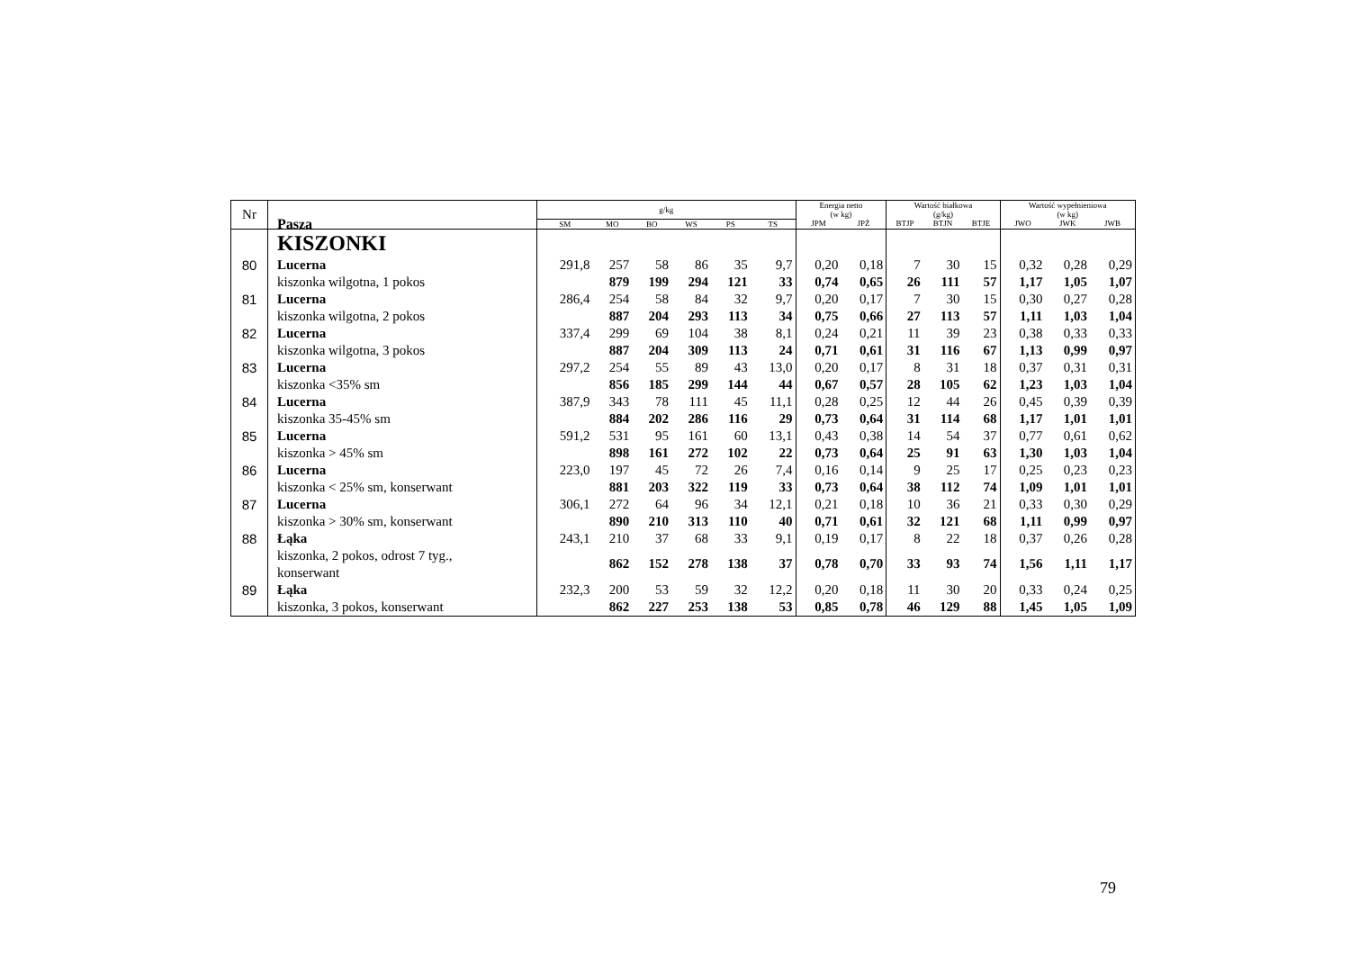| Nr | Pasza | g/kg | | | | | | Energia netto (w kg) | | Wartość białkowa (g/kg) | | | Wartość wypełnieniowa (w kg) | | |
| --- | --- | --- | --- | --- | --- | --- | --- | --- | --- | --- | --- | --- | --- | --- | --- |
| | | SM | MO | BO | WS | PS | TS | JPM | JPŻ | BTJP | BTJN | BTJE | JWO | JWK | JWB |
| | KISZONKI | | | | | | | | | | | | | | |
| 80 | Lucerna | 291,8 | 257 | 58 | 86 | 35 | 9,7 | 0,20 | 0,18 | 7 | 30 | 15 | 0,32 | 0,28 | 0,29 |
| | kiszonka wilgotna, 1 pokos | | 879 | 199 | 294 | 121 | 33 | 0,74 | 0,65 | 26 | 111 | 57 | 1,17 | 1,05 | 1,07 |
| 81 | Lucerna | 286,4 | 254 | 58 | 84 | 32 | 9,7 | 0,20 | 0,17 | 7 | 30 | 15 | 0,30 | 0,27 | 0,28 |
| | kiszonka wilgotna, 2 pokos | | 887 | 204 | 293 | 113 | 34 | 0,75 | 0,66 | 27 | 113 | 57 | 1,11 | 1,03 | 1,04 |
| 82 | Lucerna | 337,4 | 299 | 69 | 104 | 38 | 8,1 | 0,24 | 0,21 | 11 | 39 | 23 | 0,38 | 0,33 | 0,33 |
| | kiszonka wilgotna, 3 pokos | | 887 | 204 | 309 | 113 | 24 | 0,71 | 0,61 | 31 | 116 | 67 | 1,13 | 0,99 | 0,97 |
| 83 | Lucerna | 297,2 | 254 | 55 | 89 | 43 | 13,0 | 0,20 | 0,17 | 8 | 31 | 18 | 0,37 | 0,31 | 0,31 |
| | kiszonka <35% sm | | 856 | 185 | 299 | 144 | 44 | 0,67 | 0,57 | 28 | 105 | 62 | 1,23 | 1,03 | 1,04 |
| 84 | Lucerna | 387,9 | 343 | 78 | 111 | 45 | 11,1 | 0,28 | 0,25 | 12 | 44 | 26 | 0,45 | 0,39 | 0,39 |
| | kiszonka 35-45% sm | | 884 | 202 | 286 | 116 | 29 | 0,73 | 0,64 | 31 | 114 | 68 | 1,17 | 1,01 | 1,01 |
| 85 | Lucerna | 591,2 | 531 | 95 | 161 | 60 | 13,1 | 0,43 | 0,38 | 14 | 54 | 37 | 0,77 | 0,61 | 0,62 |
| | kiszonka > 45% sm | | 898 | 161 | 272 | 102 | 22 | 0,73 | 0,64 | 25 | 91 | 63 | 1,30 | 1,03 | 1,04 |
| 86 | Lucerna | 223,0 | 197 | 45 | 72 | 26 | 7,4 | 0,16 | 0,14 | 9 | 25 | 17 | 0,25 | 0,23 | 0,23 |
| | kiszonka < 25% sm, konserwant | | 881 | 203 | 322 | 119 | 33 | 0,73 | 0,64 | 38 | 112 | 74 | 1,09 | 1,01 | 1,01 |
| 87 | Lucerna | 306,1 | 272 | 64 | 96 | 34 | 12,1 | 0,21 | 0,18 | 10 | 36 | 21 | 0,33 | 0,30 | 0,29 |
| | kiszonka > 30% sm, konserwant | | 890 | 210 | 313 | 110 | 40 | 0,71 | 0,61 | 32 | 121 | 68 | 1,11 | 0,99 | 0,97 |
| 88 | Łąka | 243,1 | 210 | 37 | 68 | 33 | 9,1 | 0,19 | 0,17 | 8 | 22 | 18 | 0,37 | 0,26 | 0,28 |
| | kiszonka, 2 pokos, odrost 7 tyg., konserwant | | 862 | 152 | 278 | 138 | 37 | 0,78 | 0,70 | 33 | 93 | 74 | 1,56 | 1,11 | 1,17 |
| 89 | Łąka | 232,3 | 200 | 53 | 59 | 32 | 12,2 | 0,20 | 0,18 | 11 | 30 | 20 | 0,33 | 0,24 | 0,25 |
| | kiszonka, 3 pokos, konserwant | | 862 | 227 | 253 | 138 | 53 | 0,85 | 0,78 | 46 | 129 | 88 | 1,45 | 1,05 | 1,09 |
79